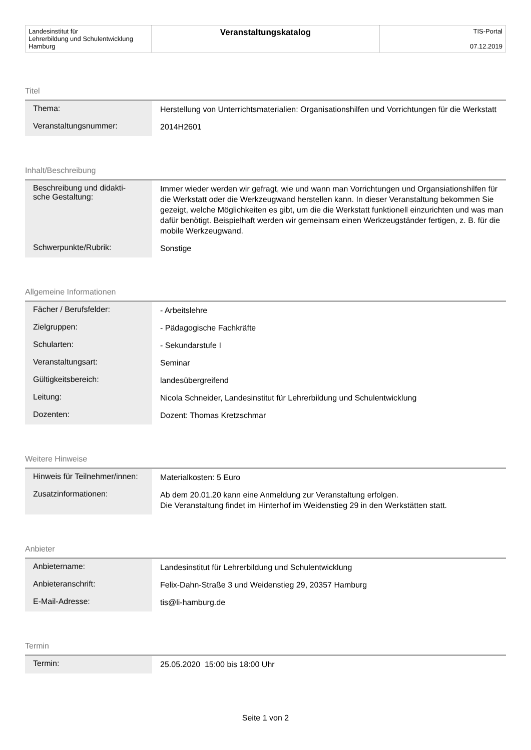| Landesinstitut für Lehrerbildung und Schulentwicklung Hamburg | Veranstaltungskatalog | TIS-Portal 07.12.2019 |
Titel
| Thema: | Herstellung von Unterrichtsmaterialien: Organisationshilfen und Vorrichtungen für die Werkstatt |
| Veranstaltungsnummer: | 2014H2601 |
Inhalt/Beschreibung
| Beschreibung und didakti- sche Gestaltung: | Immer wieder werden wir gefragt, wie und wann man Vorrichtungen und Organsiationshilfen für die Werkstatt oder die Werkzeugwand herstellen kann. In dieser Veranstaltung bekommen Sie gezeigt, welche Möglichkeiten es gibt, um die die Werkstatt funktionell einzurichten und was man dafür benötigt. Beispielhaft werden wir gemeinsam einen Werkzeugständer fertigen, z. B. für die mobile Werkzeugwand. |
| Schwerpunkte/Rubrik: | Sonstige |
Allgemeine Informationen
| Fächer / Berufsfelder: | - Arbeitslehre |
| Zielgruppen: | - Pädagogische Fachkräfte |
| Schularten: | - Sekundarstufe I |
| Veranstaltungsart: | Seminar |
| Gültigkeitsbereich: | landesübergreifend |
| Leitung: | Nicola Schneider, Landesinstitut für Lehrerbildung und Schulentwicklung |
| Dozenten: | Dozent: Thomas Kretzschmar |
Weitere Hinweise
| Hinweis für Teilnehmer/innen: | Materialkosten: 5 Euro |
| Zusatzinformationen: | Ab dem 20.01.20 kann eine Anmeldung zur Veranstaltung erfolgen. Die Veranstaltung findet im Hinterhof im Weidenstieg 29 in den Werkstätten statt. |
Anbieter
| Anbietername: | Landesinstitut für Lehrerbildung und Schulentwicklung |
| Anbieteranschrift: | Felix-Dahn-Straße 3 und Weidenstieg 29, 20357 Hamburg |
| E-Mail-Adresse: | tis@li-hamburg.de |
Termin
| Termin: | 25.05.2020 15:00 bis 18:00 Uhr |
Seite 1 von 2